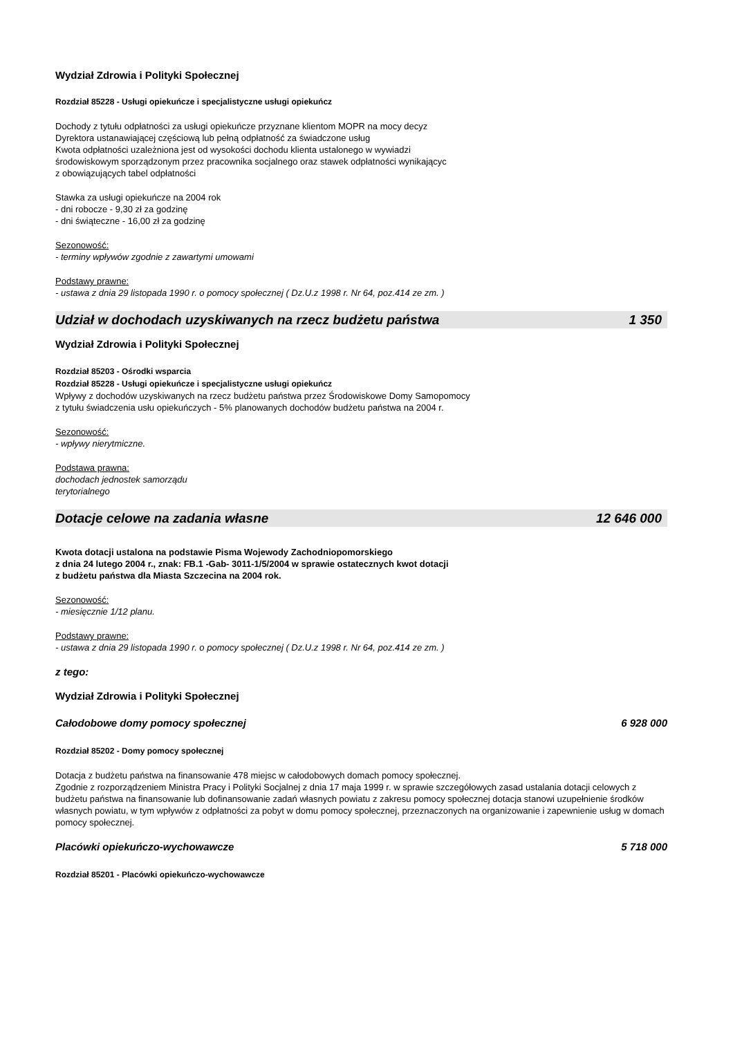Wydział Zdrowia i Polityki Społecznej
Rozdział 85228 - Usługi opiekuńcze i specjalistyczne usługi opiekuńcz
Dochody z tytułu odpłatności za usługi opiekuńcze przyznane klientom MOPR na mocy decyz
Dyrektora ustanawiającej częściową lub pełną odpłatność za świadczone usług
Kwota odpłatności uzależniona jest od wysokości dochodu klienta ustalonego w wywiadzi
środowiskowym sporządzonym przez pracownika socjalnego oraz stawek odpłatności wynikającyc
z obowiązujących tabel odpłatności
Stawka za usługi opiekuńcze na 2004 rok
- dni robocze - 9,30 zł za godzinę
- dni świąteczne - 16,00 zł za godzinę
Sezonowość:
- terminy wpływów zgodnie z zawartymi umowami
Podstawy prawne:
- ustawa z dnia 29 listopada 1990 r. o pomocy społecznej ( Dz.U.z 1998 r. Nr 64, poz.414 ze zm. )
Udział w dochodach uzyskiwanych na rzecz budżetu państwa 1 350
Wydział Zdrowia i Polityki Społecznej
Rozdział 85203 - Ośrodki wsparcia
Rozdział 85228 - Usługi opiekuńcze i specjalistyczne usługi opiekuńcz
Wpływy z dochodów uzyskiwanych na rzecz budżetu państwa przez Środowiskowe Domy Samopomocy
z tytułu świadczenia usłu opiekuńczych - 5% planowanych dochodów budżetu państwa na 2004 r.
Sezonowość:
- wpływy nierytmiczne.
Podstawa prawna:
dochodach jednostek samorządu
terytorialnego
Dotacje celowe na zadania własne 12 646 000
Kwota dotacji ustalona na podstawie Pisma Wojewody Zachodniopomorskiego
z dnia 24 lutego 2004 r., znak: FB.1 -Gab- 3011-1/5/2004 w sprawie ostatecznych kwot dotacji
z budżetu państwa dla Miasta Szczecina na 2004 rok.
Sezonowość:
- miesięcznie 1/12 planu.
Podstawy prawne:
- ustawa z dnia 29 listopada 1990 r. o pomocy społecznej ( Dz.U.z 1998 r. Nr 64, poz.414 ze zm. )
z tego:
Wydział Zdrowia i Polityki Społecznej
Całodobowe domy pomocy społecznej 6 928 000
Rozdział 85202 - Domy pomocy społecznej
Dotacja z budżetu państwa na finansowanie 478 miejsc w całodobowych domach pomocy społecznej.
Zgodnie z rozporządzeniem Ministra Pracy i Polityki Socjalnej z dnia 17 maja 1999 r. w sprawie szczegółowych zasad ustalania dotacji celowych z budżetu państwa na finansowanie lub dofinansowanie zadań własnych powiatu z zakresu pomocy społecznej dotacja stanowi uzupełnienie środków własnych powiatu, w tym wpływów z odpłatności za pobyt w domu pomocy społecznej, przeznaczonych na organizowanie i zapewnienie usług w domach pomocy społecznej.
Placówki opiekuńczo-wychowawcze 5 718 000
Rozdział 85201 - Placówki opiekuńczo-wychowawcze